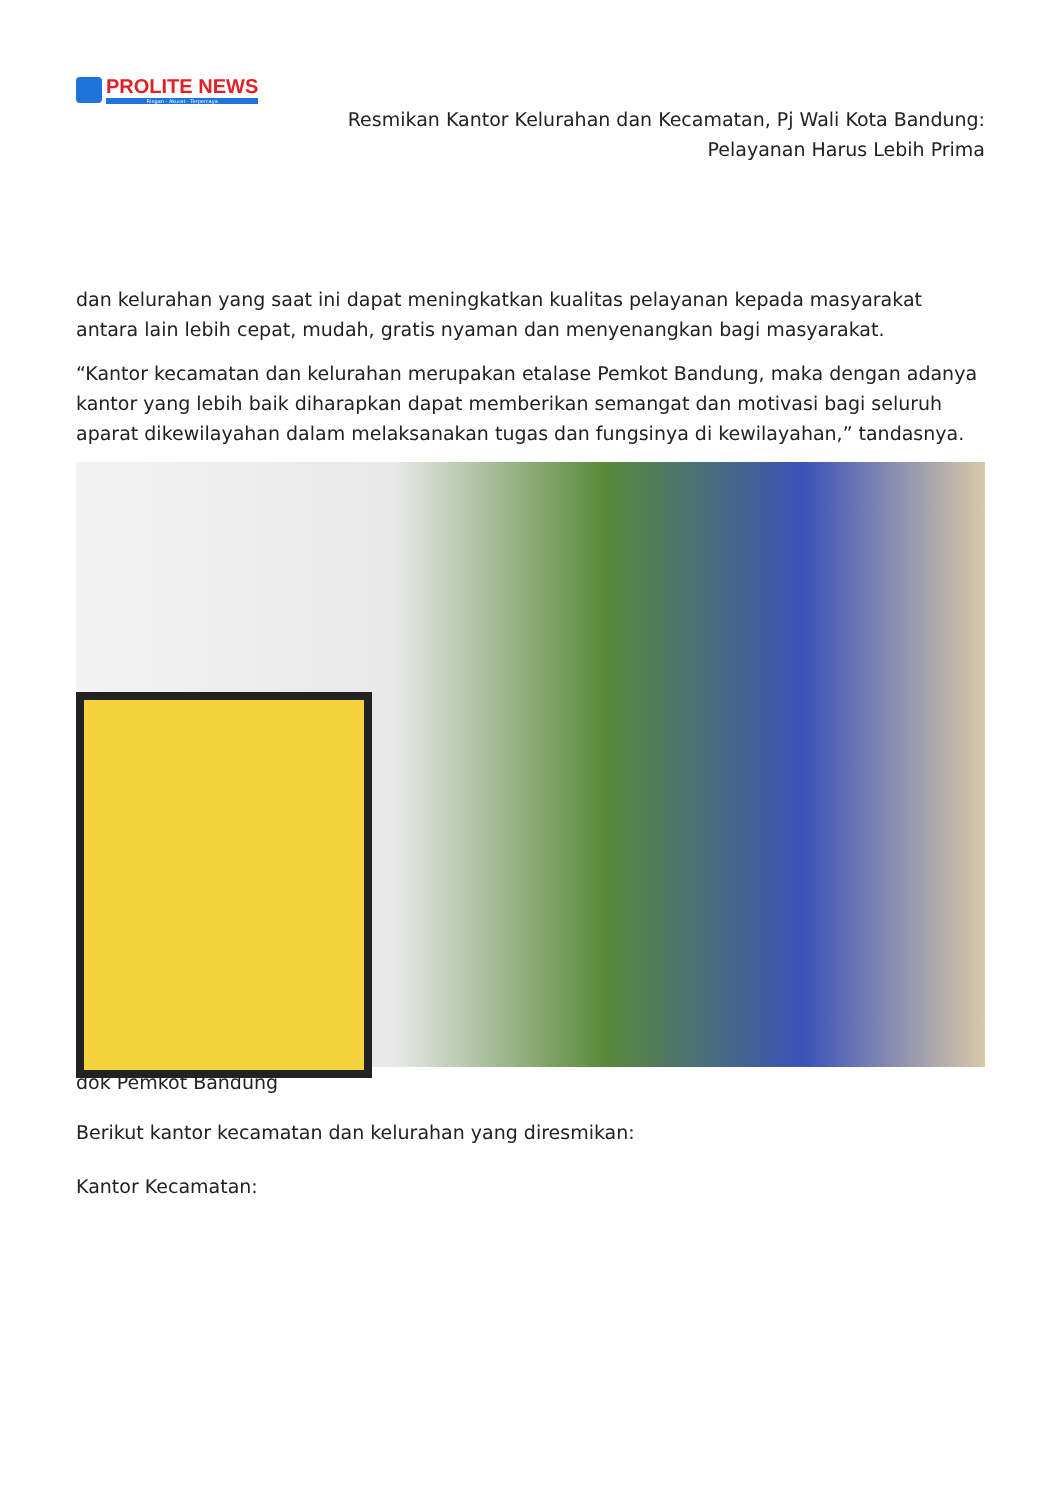PROLITE NEWS
Ringan - Akurat - Terpercaya
Resmikan Kantor Kelurahan dan Kecamatan, Pj Wali Kota Bandung:
Pelayanan Harus Lebih Prima
dan kelurahan yang saat ini dapat meningkatkan kualitas pelayanan kepada masyarakat antara lain lebih cepat, mudah, gratis nyaman dan menyenangkan bagi masyarakat.
“Kantor kecamatan dan kelurahan merupakan etalase Pemkot Bandung, maka dengan adanya kantor yang lebih baik diharapkan dapat memberikan semangat dan motivasi bagi seluruh aparat dikewilayahan dalam melaksanakan tugas dan fungsinya di kewilayahan,” tandasnya.
dok Pemkot Bandung
Berikut kantor kecamatan dan kelurahan yang diresmikan:
Kantor Kecamatan: